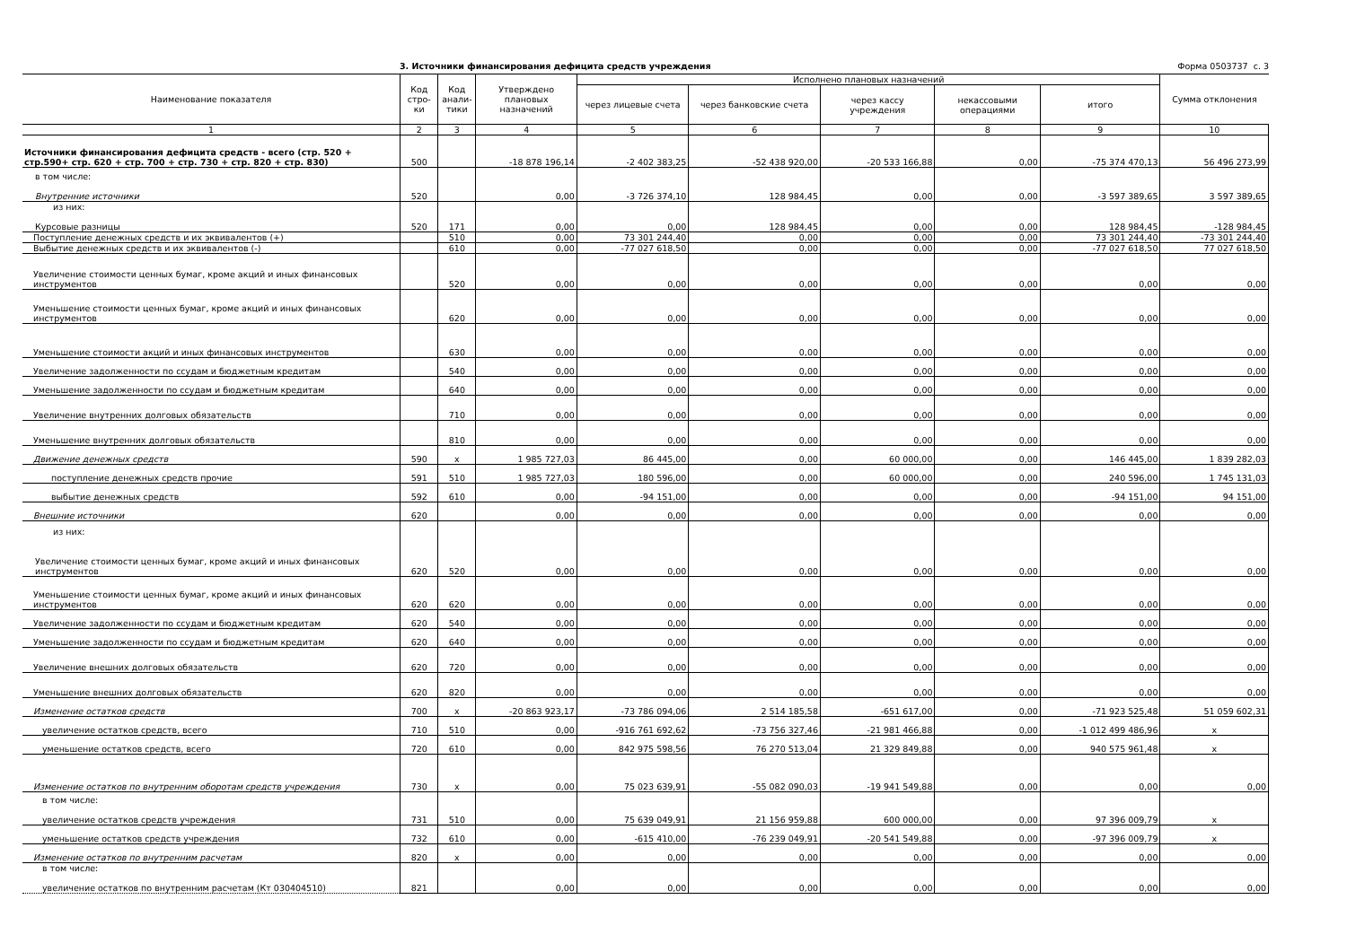3. Источники финансирования дефицита средств учреждения Форма 0503737 с. 3
| Наименование показателя | Код стро-ки | Код анали-тики | Утверждено плановых назначений | Исполнено плановых назначений | | | | | Сумма отклонения |
| --- | --- | --- | --- | --- | --- | --- | --- | --- | --- |
| | | | | через лицевые счета | через банковские счета | через кассу учреждения | некассовыми операциями | итого | |
| 1 | 2 | 3 | 4 | 5 | 6 | 7 | 8 | 9 | 10 |
| Источники финансирования дефицита средств - всего (стр. 520 + стр.590+ стр. 620 + стр. 700 + стр. 730 + стр. 820 + стр. 830) | 500 | | -18 878 196,14 | -2 402 383,25 | -52 438 920,00 | -20 533 166,88 | 0,00 | -75 374 470,13 | 56 496 273,99 |
| в том числе: Внутренние источники | 520 | | 0,00 | -3 726 374,10 | 128 984,45 | 0,00 | 0,00 | -3 597 389,65 | 3 597 389,65 |
| из них: Курсовые разницы | 520 | 171 | 0,00 | 0,00 | 128 984,45 | 0,00 | 0,00 | 128 984,45 | -128 984,45 |
| Поступление денежных средств и их эквивалентов (+) | | 510 | 0,00 | 73 301 244,40 | 0,00 | 0,00 | 0,00 | 73 301 244,40 | -73 301 244,40 |
| Выбытие денежных средств и их эквивалентов (-) | | 610 | 0,00 | -77 027 618,50 | 0,00 | 0,00 | 0,00 | -77 027 618,50 | 77 027 618,50 |
| Увеличение стоимости ценных бумаг, кроме акций и иных финансовых инструментов | | 520 | 0,00 | 0,00 | 0,00 | 0,00 | 0,00 | 0,00 | 0,00 |
| Уменьшение стоимости ценных бумаг, кроме акций и иных финансовых инструментов | | 620 | 0,00 | 0,00 | 0,00 | 0,00 | 0,00 | 0,00 | 0,00 |
| Уменьшение стоимости акций и иных финансовых инструментов | | 630 | 0,00 | 0,00 | 0,00 | 0,00 | 0,00 | 0,00 | 0,00 |
| Увеличение задолженности по ссудам и бюджетным кредитам | | 540 | 0,00 | 0,00 | 0,00 | 0,00 | 0,00 | 0,00 | 0,00 |
| Уменьшение задолженности по ссудам и бюджетным кредитам | | 640 | 0,00 | 0,00 | 0,00 | 0,00 | 0,00 | 0,00 | 0,00 |
| Увеличение внутренних долговых обязательств | | 710 | 0,00 | 0,00 | 0,00 | 0,00 | 0,00 | 0,00 | 0,00 |
| Уменьшение внутренних долговых обязательств | | 810 | 0,00 | 0,00 | 0,00 | 0,00 | 0,00 | 0,00 | 0,00 |
| Движение денежных средств | 590 | x | 1 985 727,03 | 86 445,00 | 0,00 | 60 000,00 | 0,00 | 146 445,00 | 1 839 282,03 |
| поступление денежных средств прочие | 591 | 510 | 1 985 727,03 | 180 596,00 | 0,00 | 60 000,00 | 0,00 | 240 596,00 | 1 745 131,03 |
| выбытие денежных средств | 592 | 610 | 0,00 | -94 151,00 | 0,00 | 0,00 | 0,00 | -94 151,00 | 94 151,00 |
| Внешние источники | 620 | | 0,00 | 0,00 | 0,00 | 0,00 | 0,00 | 0,00 | 0,00 |
| из них: Увеличение стоимости ценных бумаг, кроме акций и иных финансовых инструментов | 620 | 520 | 0,00 | 0,00 | 0,00 | 0,00 | 0,00 | 0,00 | 0,00 |
| Уменьшение стоимости ценных бумаг, кроме акций и иных финансовых инструментов | 620 | 620 | 0,00 | 0,00 | 0,00 | 0,00 | 0,00 | 0,00 | 0,00 |
| Увеличение задолженности по ссудам и бюджетным кредитам | 620 | 540 | 0,00 | 0,00 | 0,00 | 0,00 | 0,00 | 0,00 | 0,00 |
| Уменьшение задолженности по ссудам и бюджетным кредитам | 620 | 640 | 0,00 | 0,00 | 0,00 | 0,00 | 0,00 | 0,00 | 0,00 |
| Увеличение внешних долговых обязательств | 620 | 720 | 0,00 | 0,00 | 0,00 | 0,00 | 0,00 | 0,00 | 0,00 |
| Уменьшение внешних долговых обязательств | 620 | 820 | 0,00 | 0,00 | 0,00 | 0,00 | 0,00 | 0,00 | 0,00 |
| Изменение остатков средств | 700 | x | -20 863 923,17 | -73 786 094,06 | 2 514 185,58 | -651 617,00 | 0,00 | -71 923 525,48 | 51 059 602,31 |
| увеличение остатков средств, всего | 710 | 510 | 0,00 | -916 761 692,62 | -73 756 327,46 | -21 981 466,88 | 0,00 | -1 012 499 486,96 | x |
| уменьшение остатков средств, всего | 720 | 610 | 0,00 | 842 975 598,56 | 76 270 513,04 | 21 329 849,88 | 0,00 | 940 575 961,48 | x |
| Изменение остатков по внутренним оборотам средств учреждения | 730 | x | 0,00 | 75 023 639,91 | -55 082 090,03 | -19 941 549,88 | 0,00 | 0,00 | 0,00 |
| в том числе: увеличение остатков средств учреждения | 731 | 510 | 0,00 | 75 639 049,91 | 21 156 959,88 | 600 000,00 | 0,00 | 97 396 009,79 | x |
| уменьшение остатков средств учреждения | 732 | 610 | 0,00 | -615 410,00 | -76 239 049,91 | -20 541 549,88 | 0,00 | -97 396 009,79 | x |
| Изменение остатков по внутренним расчетам | 820 | x | 0,00 | 0,00 | 0,00 | 0,00 | 0,00 | 0,00 | 0,00 |
| в том числе: увеличение остатков по внутренним расчетам (Кт 030404510) | 821 | | 0,00 | 0,00 | 0,00 | 0,00 | 0,00 | 0,00 | 0,00 |